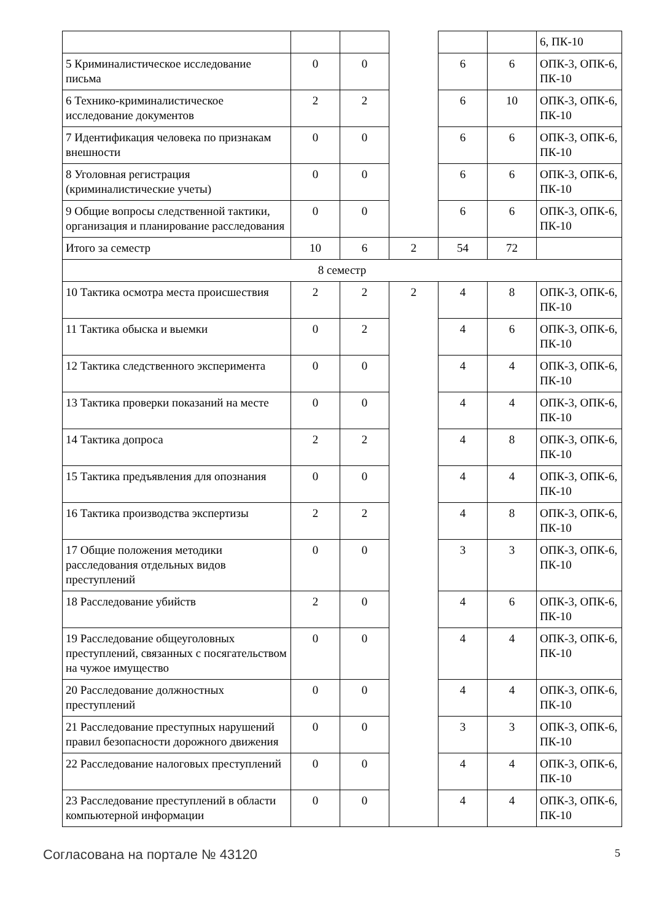| | | | | | | 6, ПК-10 |
| 5 Криминалистическое исследование письма | 0 | 0 | | 6 | 6 | ОПК-3, ОПК-6, ПК-10 |
| 6 Технико-криминалистическое исследование документов | 2 | 2 | | 6 | 10 | ОПК-3, ОПК-6, ПК-10 |
| 7 Идентификация человека по признакам внешности | 0 | 0 | | 6 | 6 | ОПК-3, ОПК-6, ПК-10 |
| 8 Уголовная регистрация (криминалистические учеты) | 0 | 0 | | 6 | 6 | ОПК-3, ОПК-6, ПК-10 |
| 9 Общие вопросы следственной тактики, организация и планирование расследования | 0 | 0 | | 6 | 6 | ОПК-3, ОПК-6, ПК-10 |
| Итого за семестр | 10 | 6 | 2 | 54 | 72 | |
| 8 семестр | | | | | | |
| 10 Тактика осмотра места происшествия | 2 | 2 | 2 | 4 | 8 | ОПК-3, ОПК-6, ПК-10 |
| 11 Тактика обыска и выемки | 0 | 2 | | 4 | 6 | ОПК-3, ОПК-6, ПК-10 |
| 12 Тактика следственного эксперимента | 0 | 0 | | 4 | 4 | ОПК-3, ОПК-6, ПК-10 |
| 13 Тактика проверки показаний на месте | 0 | 0 | | 4 | 4 | ОПК-3, ОПК-6, ПК-10 |
| 14 Тактика допроса | 2 | 2 | | 4 | 8 | ОПК-3, ОПК-6, ПК-10 |
| 15 Тактика предъявления для опознания | 0 | 0 | | 4 | 4 | ОПК-3, ОПК-6, ПК-10 |
| 16 Тактика производства экспертизы | 2 | 2 | | 4 | 8 | ОПК-3, ОПК-6, ПК-10 |
| 17 Общие положения методики расследования отдельных видов преступлений | 0 | 0 | | 3 | 3 | ОПК-3, ОПК-6, ПК-10 |
| 18 Расследование убийств | 2 | 0 | | 4 | 6 | ОПК-3, ОПК-6, ПК-10 |
| 19 Расследование общеуголовных преступлений, связанных с посягательством на чужое имущество | 0 | 0 | | 4 | 4 | ОПК-3, ОПК-6, ПК-10 |
| 20 Расследование должностных преступлений | 0 | 0 | | 4 | 4 | ОПК-3, ОПК-6, ПК-10 |
| 21 Расследование преступных нарушений правил безопасности дорожного движения | 0 | 0 | | 3 | 3 | ОПК-3, ОПК-6, ПК-10 |
| 22 Расследование налоговых преступлений | 0 | 0 | | 4 | 4 | ОПК-3, ОПК-6, ПК-10 |
| 23 Расследование преступлений в области компьютерной информации | 0 | 0 | | 4 | 4 | ОПК-3, ОПК-6, ПК-10 |
Согласована на портале № 43120 5